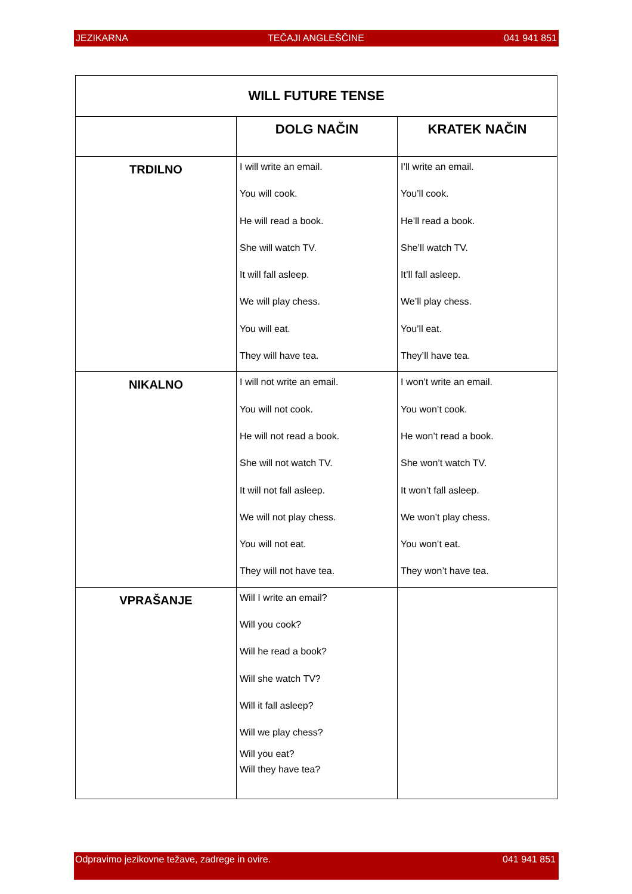JEZIKARNA TEČAJI ANGLEŠČINE 041 941 851
| WILL FUTURE TENSE | | |
| --- | --- | --- |
| | DOLG NAČIN | KRATEK NAČIN |
| TRDILNO | I will write an email. You will cook. He will read a book. She will watch TV. It will fall asleep. We will play chess. You will eat. They will have tea. | I’ll write an email. You’ll cook. He’ll read a book. She’ll watch TV. It’ll fall asleep. We’ll play chess. You’ll eat. They’ll have tea. |
| NIKALNO | I will not write an email. You will not cook. He will not read a book. She will not watch TV. It will not fall asleep. We will not play chess. You will not eat. They will not have tea. | I won’t write an email. You won’t cook. He won’t read a book. She won’t watch TV. It won’t fall asleep. We won’t play chess. You won’t eat. They won’t have tea. |
| VPRAŠANJE | Will I write an email? Will you cook? Will he read a book? Will she watch TV? Will it fall asleep? Will we play chess? Will you eat? Will they have tea? | |
Odpravimo jezikovne težave, zadrege in ovire. 041 941 851